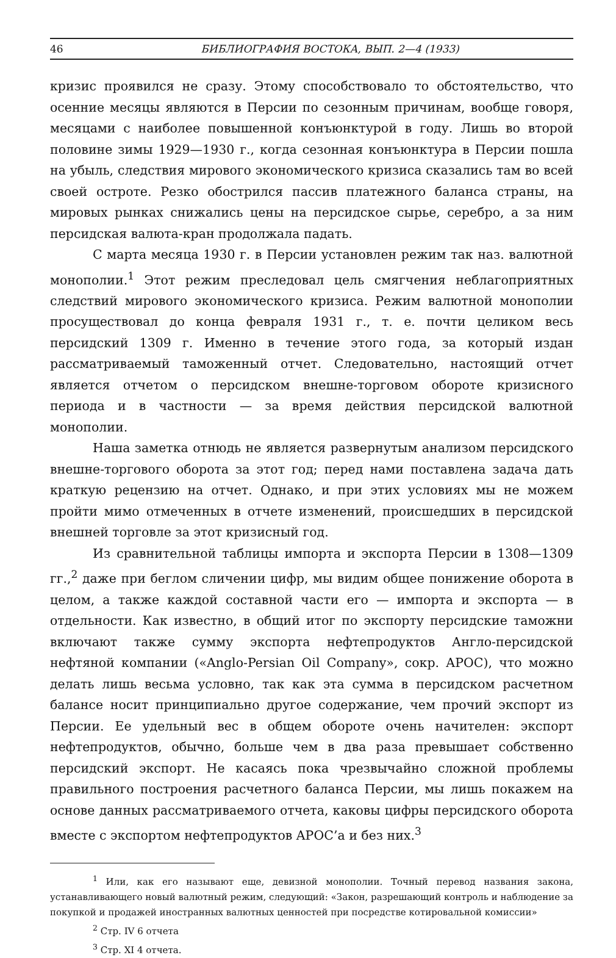46 БИБЛИОГРАФИЯ ВОСТОКА, ВЫП. 2—4 (1933)
кризис проявился не сразу. Этому способствовало то обстоятельство, что осенние месяцы являются в Персии по сезонным причинам, вообще говоря, месяцами с наиболее повышенной конъюнктурой в году. Лишь во второй половине зимы 1929—1930 г., когда сезонная конъюнктура в Персии пошла на убыль, следствия мирового экономического кризиса сказались там во всей своей остроте. Резко обострился пассив платежного баланса страны, на мировых рынках снижались цены на персидское сырье, серебро, а за ним персидская валюта-кран продолжала падать.
С марта месяца 1930 г. в Персии установлен режим так наз. валютной монополии.<sup>1</sup> Этот режим преследовал цель смягчения неблагоприятных следствий мирового экономического кризиса. Режим валютной монополии просуществовал до конца февраля 1931 г., т. е. почти целиком весь персидский 1309 г. Именно в течение этого года, за который издан рассматриваемый таможенный отчет. Следовательно, настоящий отчет является отчетом о персидском внешне-торговом обороте кризисного периода и в частности — за время действия персидской валютной монополии.
Наша заметка отнюдь не является развернутым анализом персидского внешне-торгового оборота за этот год; перед нами поставлена задача дать краткую рецензию на отчет. Однако, и при этих условиях мы не можем пройти мимо отмеченных в отчете изменений, происшедших в персидской внешней торговле за этот кризисный год.
Из сравнительной таблицы импорта и экспорта Персии в 1308—1309 гг.,<sup>2</sup> даже при беглом сличении цифр, мы видим общее понижение оборота в целом, а также каждой составной части его — импорта и экспорта — в отдельности. Как известно, в общий итог по экспорту персидские таможни включают также сумму экспорта нефтепродуктов Англо-персидской нефтяной компании («Anglo-Persian Oil Company», сокр. APOC), что можно делать лишь весьма условно, так как эта сумма в персидском расчетном балансе носит принципиально другое содержание, чем прочий экспорт из Персии. Ее удельный вес в общем обороте очень начителен: экспорт нефтепродуктов, обычно, больше чем в два раза превышает собственно персидский экспорт. Не касаясь пока чрезвычайно сложной проблемы правильного построения расчетного баланса Персии, мы лишь покажем на основе данных рассматриваемого отчета, каковы цифры персидского оборота вместе с экспортом нефтепродуктов APOC’а и без них.<sup>3</sup>
<sup>1</sup> Или, как его называют еще, девизной монополии. Точный перевод названия закона, устанавливающего новый валютный режим, следующий: «Закон, разрешающий контроль и наблюдение за покупкой и продажей иностранных валютных ценностей при посредстве котировальной комиссии»
<sup>2</sup> Стр. IV 6 отчета
<sup>3</sup> Стр. XI 4 отчета.